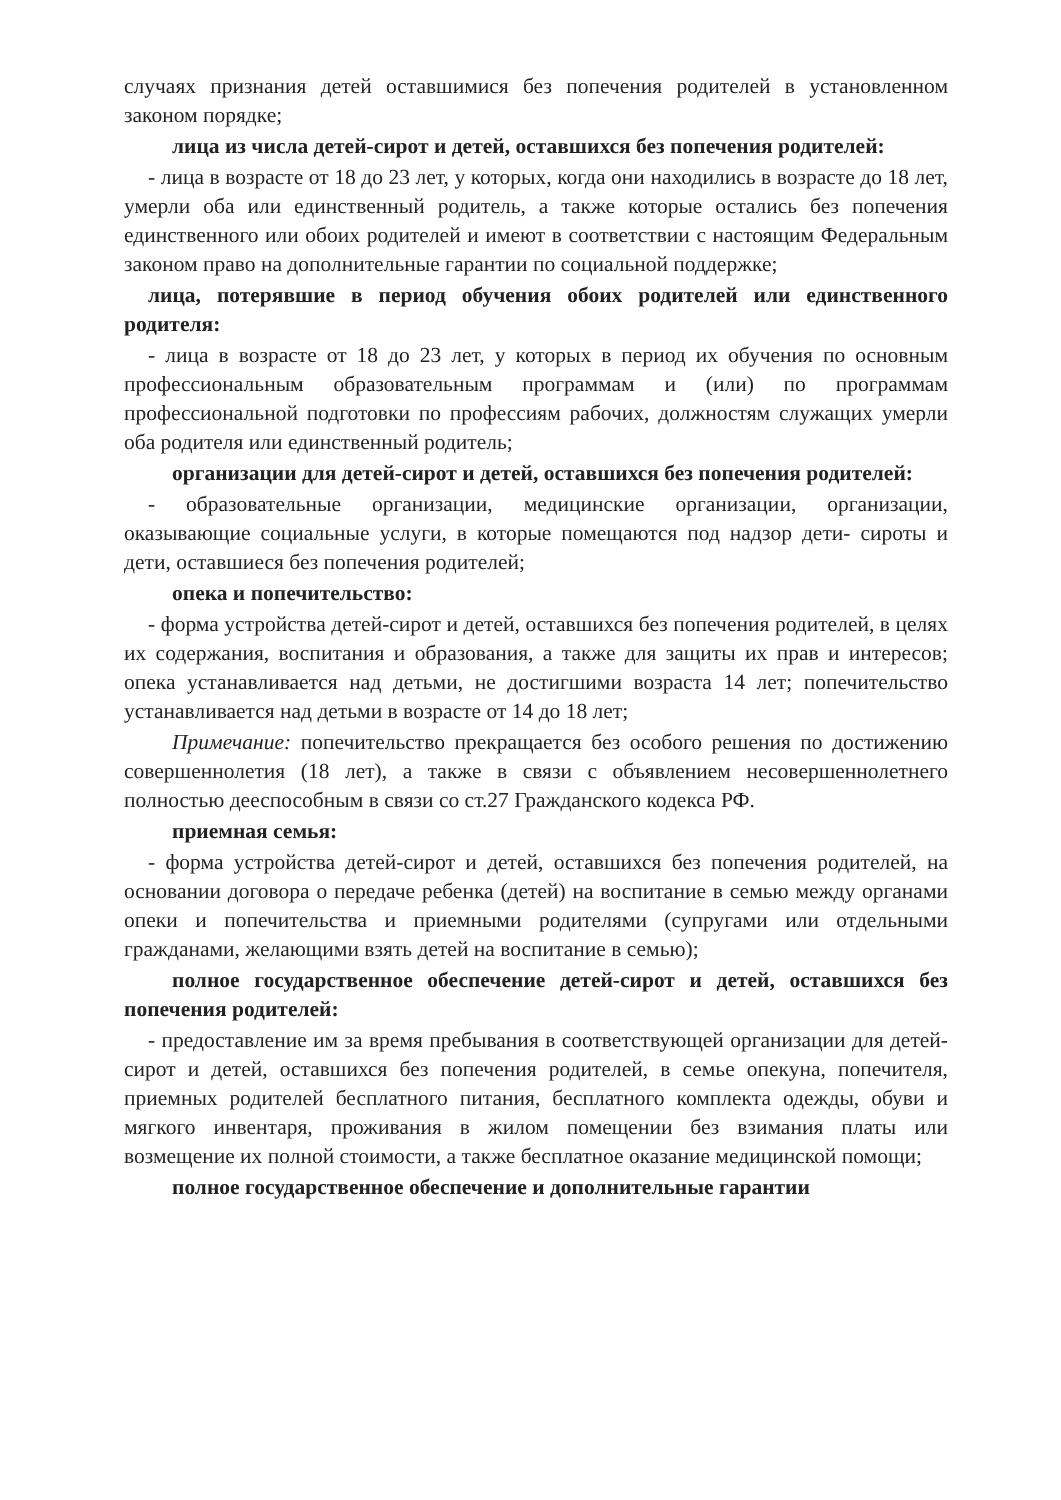случаях признания детей оставшимися без попечения родителей в установленном законом порядке;
лица из числа детей-сирот и детей, оставшихся без попечения родителей:
- лица в возрасте от 18 до 23 лет, у которых, когда они находились в возрасте до 18 лет, умерли оба или единственный родитель, а также которые остались без попечения единственного или обоих родителей и имеют в соответствии с настоящим Федеральным законом право на дополнительные гарантии по социальной поддержке;
лица, потерявшие в период обучения обоих родителей или единственного родителя:
- лица в возрасте от 18 до 23 лет, у которых в период их обучения по основным профессиональным образовательным программам и (или) по программам профессиональной подготовки по профессиям рабочих, должностям служащих умерли оба родителя или единственный родитель;
организации для детей-сирот и детей, оставшихся без попечения родителей:
- образовательные организации, медицинские организации, организации, оказывающие социальные услуги, в которые помещаются под надзор дети- сироты и дети, оставшиеся без попечения родителей;
опека и попечительство:
- форма устройства детей-сирот и детей, оставшихся без попечения родителей, в целях их содержания, воспитания и образования, а также для защиты их прав и интересов; опека устанавливается над детьми, не достигшими возраста 14 лет; попечительство устанавливается над детьми в возрасте от 14 до 18 лет;
Примечание: попечительство прекращается без особого решения по достижению совершеннолетия (18 лет), а также в связи с объявлением несовершеннолетнего полностью дееспособным в связи со ст.27 Гражданского кодекса РФ.
приемная семья:
- форма устройства детей-сирот и детей, оставшихся без попечения родителей, на основании договора о передаче ребенка (детей) на воспитание в семью между органами опеки и попечительства и приемными родителями (супругами или отдельными гражданами, желающими взять детей на воспитание в семью);
полное государственное обеспечение детей-сирот и детей, оставшихся без попечения родителей:
- предоставление им за время пребывания в соответствующей организации для детей-сирот и детей, оставшихся без попечения родителей, в семье опекуна, попечителя, приемных родителей бесплатного питания, бесплатного комплекта одежды, обуви и мягкого инвентаря, проживания в жилом помещении без взимания платы или возмещение их полной стоимости, а также бесплатное оказание медицинской помощи;
полное государственное обеспечение и дополнительные гарантии